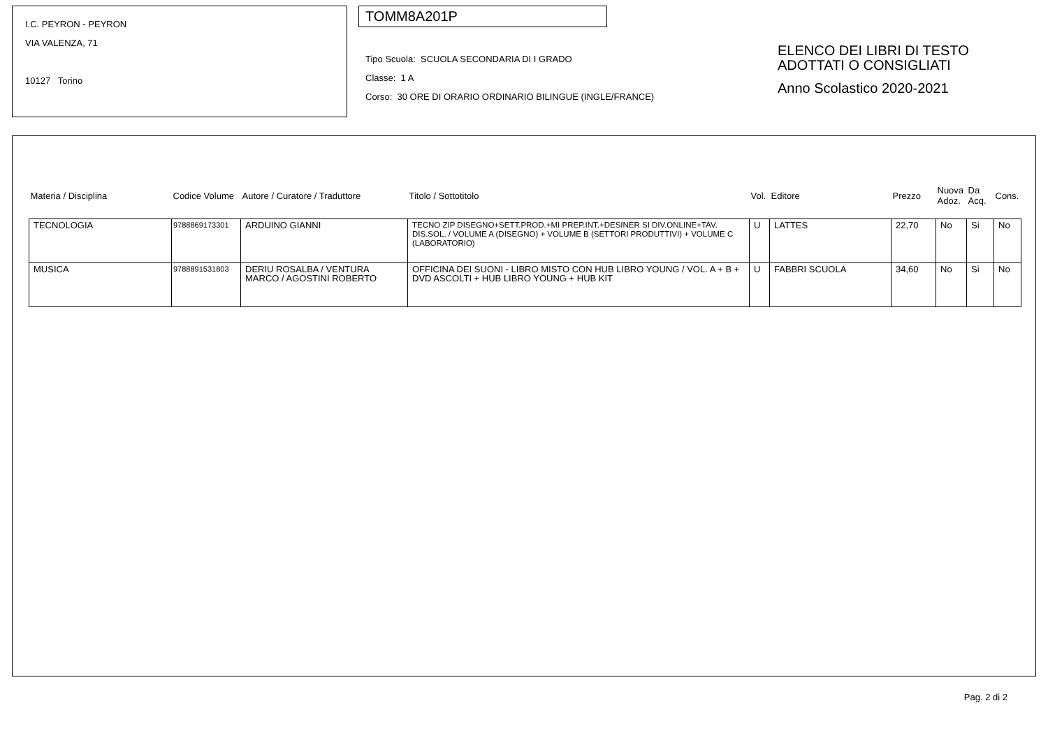I.C. PEYRON - PEYRON
VIA VALENZA, 71
10127 Torino
TOMM8A201P
Tipo Scuola: SCUOLA SECONDARIA DI I GRADO
Classe: 1 A
Corso: 30 ORE DI ORARIO ORDINARIO BILINGUE (INGLE/FRANCE)
ELENCO DEI LIBRI DI TESTO
ADOTTATI O CONSIGLIATI
Anno Scolastico 2020-2021
| Materia / Disciplina | Codice Volume | Autore / Curatore / Traduttore | Titolo / Sottotitolo | Vol. | Editore | Prezzo | Nuova Adoz. | Da Acq. | Cons. |
| --- | --- | --- | --- | --- | --- | --- | --- | --- | --- |
| TECNOLOGIA | 9788869173301 | ARDUINO GIANNI | TECNO ZIP DISEGNO+SETT.PROD.+MI PREP.INT.+DESINER SI DIV.ONLINE+TAV. DIS.SOL. / VOLUME A (DISEGNO) + VOLUME B (SETTORI PRODUTTIVI) + VOLUME C (LABORATORIO) | U | LATTES | 22,70 | No | Si | No |
| MUSICA | 9788891531803 | DERIU ROSALBA / VENTURA MARCO / AGOSTINI ROBERTO | OFFICINA DEI SUONI - LIBRO MISTO CON HUB LIBRO YOUNG / VOL. A + B + DVD ASCOLTI + HUB LIBRO YOUNG + HUB KIT | U | FABBRI SCUOLA | 34,60 | No | Si | No |
Pag. 2 di 2